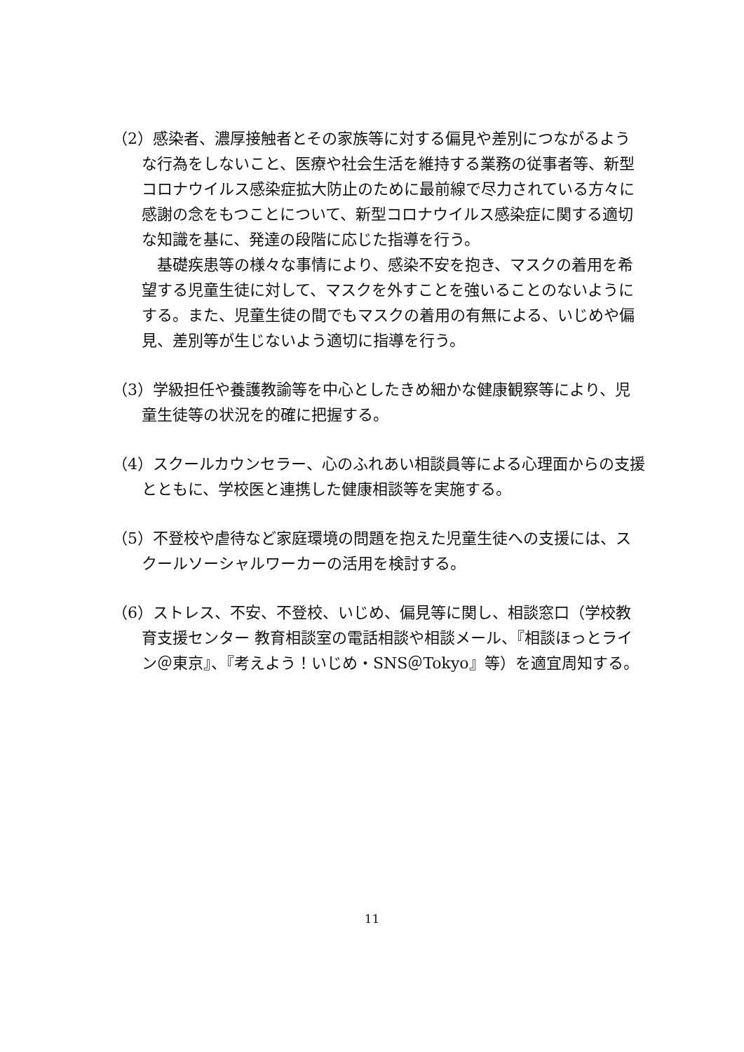（2）感染者、濃厚接触者とその家族等に対する偏見や差別につながるような行為をしないこと、医療や社会生活を維持する業務の従事者等、新型コロナウイルス感染症拡大防止のために最前線で尽力されている方々に感謝の念をもつことについて、新型コロナウイルス感染症に関する適切な知識を基に、発達の段階に応じた指導を行う。
　基礎疾患等の様々な事情により、感染不安を抱き、マスクの着用を希望する児童生徒に対して、マスクを外すことを強いることのないようにする。また、児童生徒の間でもマスクの着用の有無による、いじめや偏見、差別等が生じないよう適切に指導を行う。
（3）学級担任や養護教諭等を中心としたきめ細かな健康観察等により、児童生徒等の状況を的確に把握する。
（4）スクールカウンセラー、心のふれあい相談員等による心理面からの支援とともに、学校医と連携した健康相談等を実施する。
（5）不登校や虐待など家庭環境の問題を抱えた児童生徒への支援には、スクールソーシャルワーカーの活用を検討する。
（6）ストレス、不安、不登校、いじめ、偏見等に関し、相談窓口（学校教育支援センター 教育相談室の電話相談や相談メール、『相談ほっとライン＠東京』、『考えよう！いじめ・SNS＠Tokyo』等）を適宜周知する。
11